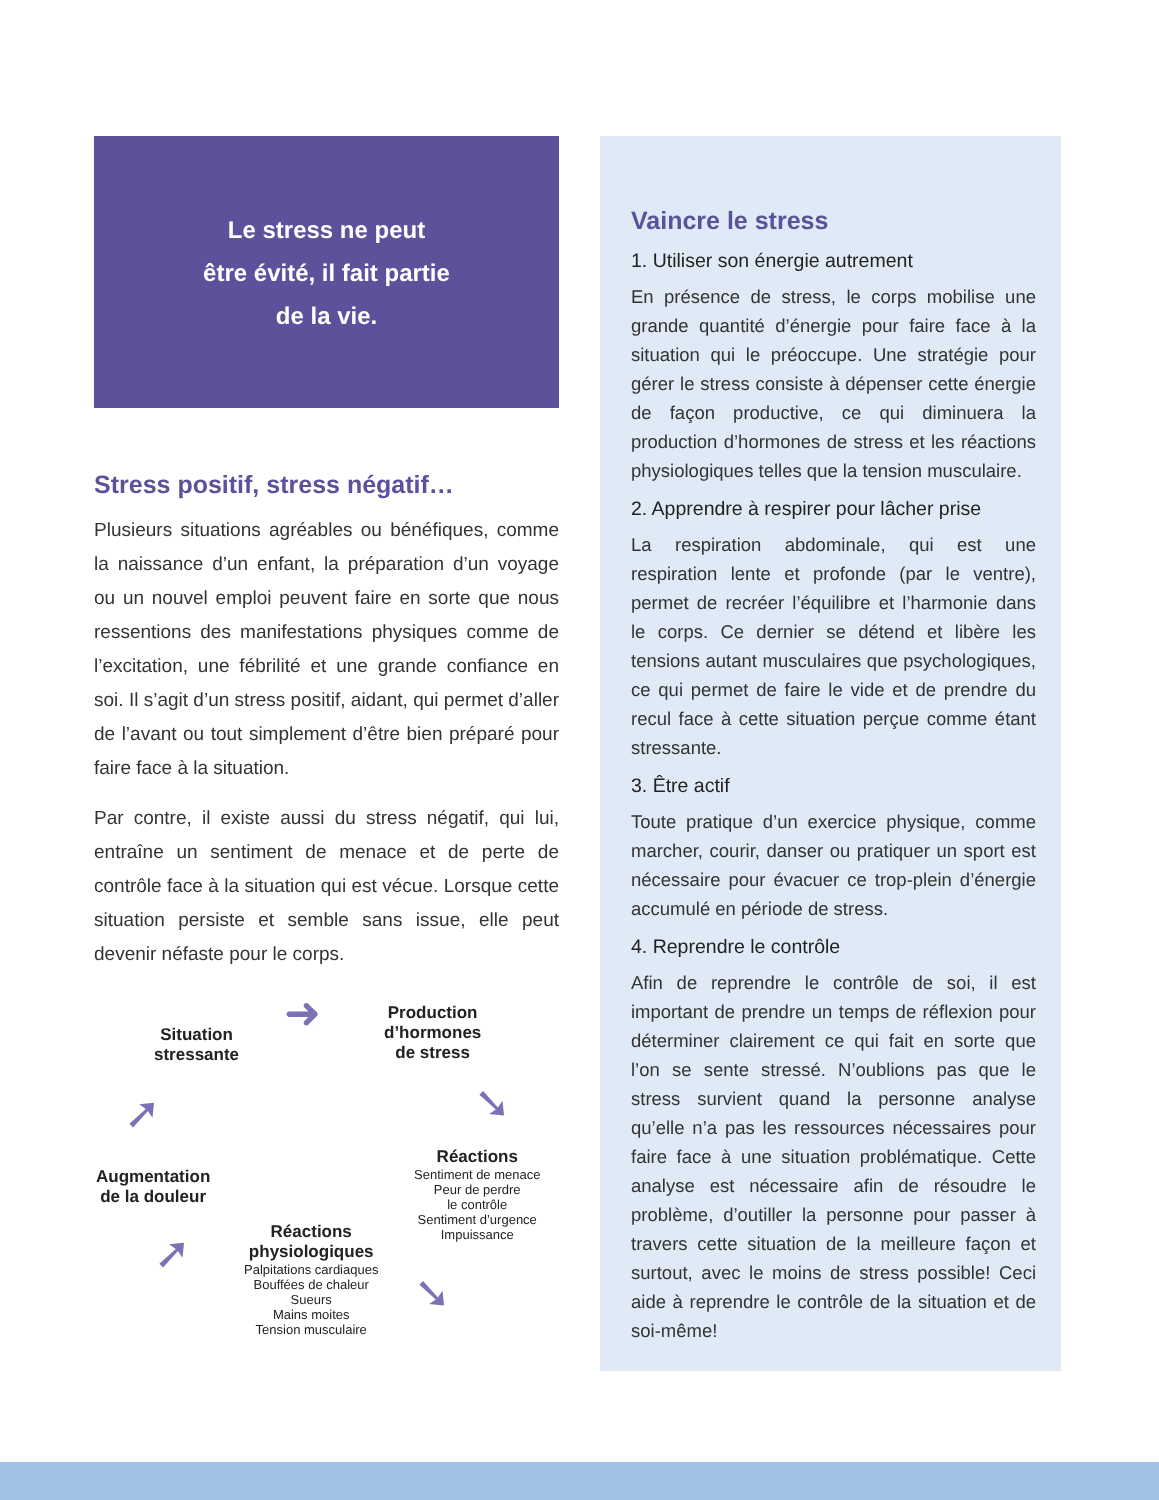Le stress ne peut
être évité, il fait partie
de la vie.
Stress positif, stress négatif…
Plusieurs situations agréables ou bénéfiques, comme la naissance d’un enfant, la préparation d’un voyage ou un nouvel emploi peuvent faire en sorte que nous ressentions des manifestations physiques comme de l’excitation, une fébrilité et une grande confiance en soi. Il s’agit d’un stress positif, aidant, qui permet d’aller de l’avant ou tout simplement d’être bien préparé pour faire face à la situation.
Par contre, il existe aussi du stress négatif, qui lui, entraîne un sentiment de menace et de perte de contrôle face à la situation qui est vécue. Lorsque cette situation persiste et semble sans issue, elle peut devenir néfaste pour le corps.
Situation
stressante
Production
d’hormones
de stress
Réactions
Sentiment de menace
Peur de perdre
le contrôle
Sentiment d’urgence
Impuissance
Réactions
physiologiques
Palpitations cardiaques
Bouffées de chaleur
Sueurs
Mains moites
Tension musculaire
Augmentation
de la douleur
➜
➘
➘
➚
➚
Vaincre le stress
1. Utiliser son énergie autrement
En présence de stress, le corps mobilise une grande quantité d’énergie pour faire face à la situation qui le préoccupe. Une stratégie pour gérer le stress consiste à dépenser cette énergie de façon productive, ce qui diminuera la production d’hormones de stress et les réactions physiologiques telles que la tension musculaire.
2. Apprendre à respirer pour lâcher prise
La respiration abdominale, qui est une respiration lente et profonde (par le ventre), permet de recréer l’équilibre et l’harmonie dans le corps. Ce dernier se détend et libère les tensions autant musculaires que psychologiques, ce qui permet de faire le vide et de prendre du recul face à cette situation perçue comme étant stressante.
3. Être actif
Toute pratique d’un exercice physique, comme marcher, courir, danser ou pratiquer un sport est nécessaire pour évacuer ce trop-plein d’énergie accumulé en période de stress.
4. Reprendre le contrôle
Afin de reprendre le contrôle de soi, il est important de prendre un temps de réflexion pour déterminer clairement ce qui fait en sorte que l’on se sente stressé. N’oublions pas que le stress survient quand la personne analyse qu’elle n’a pas les ressources nécessaires pour faire face à une situation problématique. Cette analyse est nécessaire afin de résoudre le problème, d’outiller la personne pour passer à travers cette situation de la meilleure façon et surtout, avec le moins de stress possible! Ceci aide à reprendre le contrôle de la situation et de soi-même!